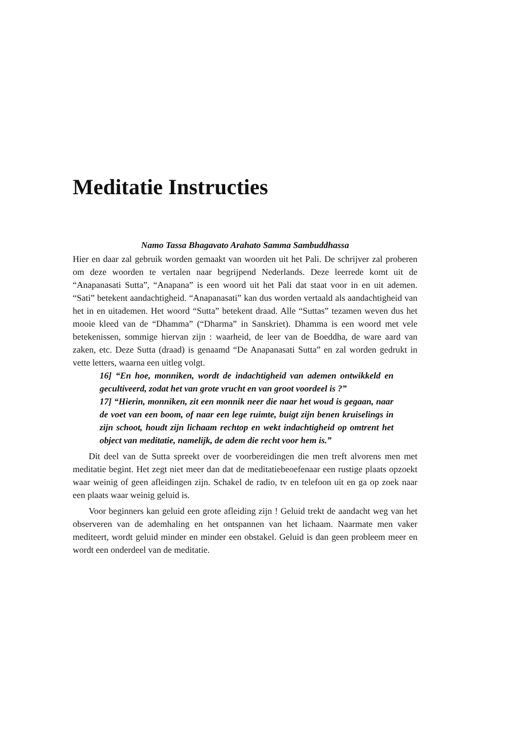Meditatie Instructies
Namo Tassa Bhagavato Arahato Samma Sambuddhassa
Hier en daar zal gebruik worden gemaakt van woorden uit het Pali. De schrijver zal proberen om deze woorden te vertalen naar begrijpend Nederlands. Deze leerrede komt uit de “Anapanasati Sutta”, “Anapana” is een woord uit het Pali dat staat voor in en uit ademen. “Sati” betekent aandachtigheid. “Anapanasati” kan dus worden vertaald als aandachtigheid van het in en uitademen. Het woord “Sutta” betekent draad. Alle “Suttas” tezamen weven dus het mooie kleed van de “Dhamma” (“Dharma” in Sanskriet). Dhamma is een woord met vele betekenissen, sommige hiervan zijn : waarheid, de leer van de Boeddha, de ware aard van zaken, etc. Deze Sutta (draad) is genaamd “De Anapanasati Sutta” en zal worden gedrukt in vette letters, waarna een uitleg volgt.
16] “En hoe, monniken, wordt de indachtigheid van ademen ontwikkeld en gecultiveerd, zodat het van grote vrucht en van groot voordeel is ?”
17] “Hierin, monniken, zit een monnik neer die naar het woud is gegaan, naar de voet van een boom, of naar een lege ruimte, buigt zijn benen kruiselings in zijn schoot, houdt zijn lichaam rechtop en wekt indachtigheid op omtrent het object van meditatie, namelijk, de adem die recht voor hem is.”
Dit deel van de Sutta spreekt over de voorbereidingen die men treft alvorens men met meditatie begint. Het zegt niet meer dan dat de meditatiebeoefenaar een rustige plaats opzoekt waar weinig of geen afleidingen zijn. Schakel de radio, tv en telefoon uit en ga op zoek naar een plaats waar weinig geluid is.
Voor beginners kan geluid een grote afleiding zijn ! Geluid trekt de aandacht weg van het observeren van de ademhaling en het ontspannen van het lichaam. Naarmate men vaker mediteert, wordt geluid minder en minder een obstakel. Geluid is dan geen probleem meer en wordt een onderdeel van de meditatie.